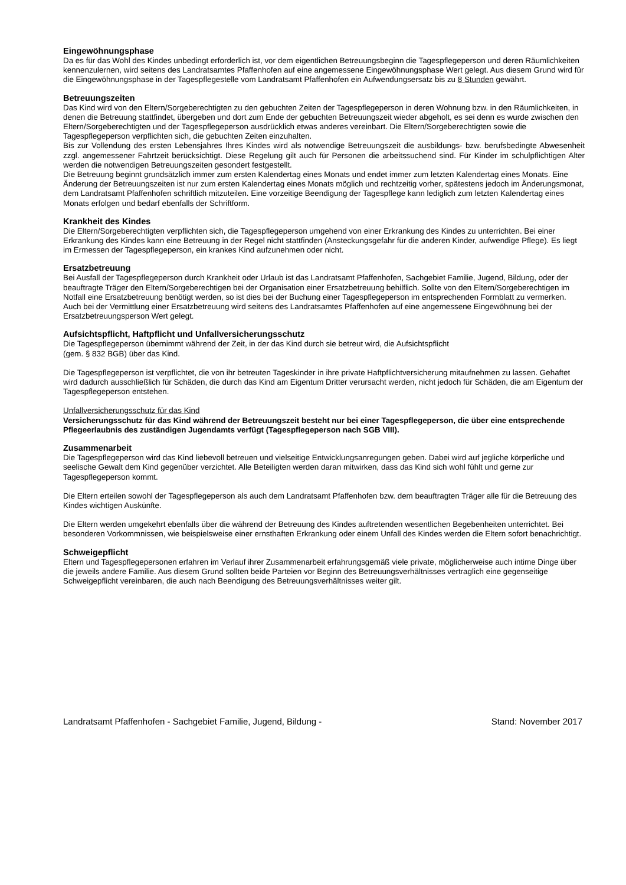Eingewöhnungsphase
Da es für das Wohl des Kindes unbedingt erforderlich ist, vor dem eigentlichen Betreuungsbeginn die Tagespflegeperson und deren Räumlichkeiten kennenzulernen, wird seitens des Landratsamtes Pfaffenhofen auf eine angemessene Eingewöhnungsphase Wert gelegt. Aus diesem Grund wird für die Eingewöhnungsphase in der Tagespflegestelle vom Landratsamt Pfaffenhofen ein Aufwendungsersatz bis zu 8 Stunden gewährt.
Betreuungszeiten
Das Kind wird von den Eltern/Sorgeberechtigten zu den gebuchten Zeiten der Tagespflegeperson in deren Wohnung bzw. in den Räumlichkeiten, in denen die Betreuung stattfindet, übergeben und dort zum Ende der gebuchten Betreuungszeit wieder abgeholt, es sei denn es wurde zwischen den Eltern/Sorgeberechtigten und der Tagespflegeperson ausdrücklich etwas anderes vereinbart. Die Eltern/Sorgeberechtigten sowie die Tagespflegeperson verpflichten sich, die gebuchten Zeiten einzuhalten.
Bis zur Vollendung des ersten Lebensjahres Ihres Kindes wird als notwendige Betreuungszeit die ausbildungs- bzw. berufsbedingte Abwesenheit zzgl. angemessener Fahrtzeit berücksichtigt. Diese Regelung gilt auch für Personen die arbeitssuchend sind. Für Kinder im schulpflichtigen Alter werden die notwendigen Betreuungszeiten gesondert festgestellt.
Die Betreuung beginnt grundsätzlich immer zum ersten Kalendertag eines Monats und endet immer zum letzten Kalendertag eines Monats. Eine Änderung der Betreuungszeiten ist nur zum ersten Kalendertag eines Monats möglich und rechtzeitig vorher, spätestens jedoch im Änderungsmonat, dem Landratsamt Pfaffenhofen schriftlich mitzuteilen. Eine vorzeitige Beendigung der Tagespflege kann lediglich zum letzten Kalendertag eines Monats erfolgen und bedarf ebenfalls der Schriftform.
Krankheit des Kindes
Die Eltern/Sorgeberechtigten verpflichten sich, die Tagespflegeperson umgehend von einer Erkrankung des Kindes zu unterrichten. Bei einer Erkrankung des Kindes kann eine Betreuung in der Regel nicht stattfinden (Ansteckungsgefahr für die anderen Kinder, aufwendige Pflege). Es liegt im Ermessen der Tagespflegeperson, ein krankes Kind aufzunehmen oder nicht.
Ersatzbetreuung
Bei Ausfall der Tagespflegeperson durch Krankheit oder Urlaub ist das Landratsamt Pfaffenhofen, Sachgebiet Familie, Jugend, Bildung, oder der beauftragte Träger den Eltern/Sorgeberechtigen bei der Organisation einer Ersatzbetreuung behilflich. Sollte von den Eltern/Sorgeberechtigen im Notfall eine Ersatzbetreuung benötigt werden, so ist dies bei der Buchung einer Tagespflegeperson im entsprechenden Formblatt zu vermerken.
Auch bei der Vermittlung einer Ersatzbetreuung wird seitens des Landratsamtes Pfaffenhofen auf eine angemessene Eingewöhnung bei der Ersatzbetreuungsperson Wert gelegt.
Aufsichtspflicht, Haftpflicht und Unfallversicherungsschutz
Die Tagespflegeperson übernimmt während der Zeit, in der das Kind durch sie betreut wird, die Aufsichtspflicht
(gem. § 832 BGB) über das Kind.
Die Tagespflegeperson ist verpflichtet, die von ihr betreuten Tageskinder in ihre private Haftpflichtversicherung mitaufnehmen zu lassen. Gehaftet wird dadurch ausschließlich für Schäden, die durch das Kind am Eigentum Dritter verursacht werden, nicht jedoch für Schäden, die am Eigentum der Tagespflegeperson entstehen.
Unfallversicherungsschutz für das Kind
Versicherungsschutz für das Kind während der Betreuungszeit besteht nur bei einer Tagespflegeperson, die über eine entsprechende Pflegeerlaubnis des zuständigen Jugendamts verfügt (Tagespflegeperson nach SGB VIII).
Zusammenarbeit
Die Tagespflegeperson wird das Kind liebevoll betreuen und vielseitige Entwicklungsanregungen geben. Dabei wird auf jegliche körperliche und seelische Gewalt dem Kind gegenüber verzichtet. Alle Beteiligten werden daran mitwirken, dass das Kind sich wohl fühlt und gerne zur Tagespflegeperson kommt.
Die Eltern erteilen sowohl der Tagespflegeperson als auch dem Landratsamt Pfaffenhofen bzw. dem beauftragten Träger alle für die Betreuung des Kindes wichtigen Auskünfte.
Die Eltern werden umgekehrt ebenfalls über die während der Betreuung des Kindes auftretenden wesentlichen Begebenheiten unterrichtet. Bei besonderen Vorkommnissen, wie beispielsweise einer ernsthaften Erkrankung oder einem Unfall des Kindes werden die Eltern sofort benachrichtigt.
Schweigepflicht
Eltern und Tagespflegepersonen erfahren im Verlauf ihrer Zusammenarbeit erfahrungsgemäß viele private, möglicherweise auch intime Dinge über die jeweils andere Familie. Aus diesem Grund sollten beide Parteien vor Beginn des Betreuungsverhältnisses vertraglich eine gegenseitige Schweigepflicht vereinbaren, die auch nach Beendigung des Betreuungsverhältnisses weiter gilt.
Landratsamt Pfaffenhofen - Sachgebiet Familie, Jugend, Bildung - Stand: November 2017